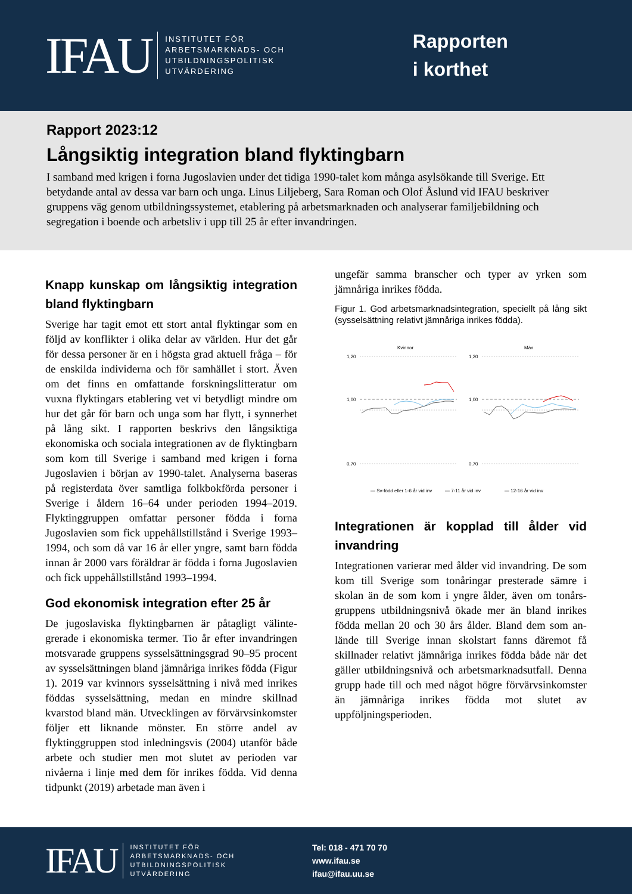IFAU
INSTITUTET FÖR
ARBETSMARKNADS- OCH
UTBILDNINGSPOLITISK
UTVÄRDERING
Rapporten
i korthet
Rapport 2023:12
Långsiktig integration bland flyktingbarn
I samband med krigen i forna Jugoslavien under det tidiga 1990-talet kom många asylsökande till Sverige. Ett betydande antal av dessa var barn och unga. Linus Liljeberg, Sara Roman och Olof Åslund vid IFAU beskriver gruppens väg genom utbildningssystemet, etablering på arbetsmarknaden och analyserar familje­bildning och segregation i boende och arbetsliv i upp till 25 år efter invandringen.
Knapp kunskap om långsiktig integration bland flyktingbarn
Sverige har tagit emot ett stort antal flyktingar som en följd av konflikter i olika delar av världen. Hur det går för dessa personer är en i högsta grad aktuell fråga – för de enskilda individerna och för samhället i stort. Även om det finns en omfattande forskningslitteratur om vuxna flyktingars etablering vet vi betydligt mindre om hur det går för barn och unga som har flytt, i synnerhet på lång sikt. I rapporten beskrivs den lång­siktiga ekonomiska och sociala integrationen av de flyktingbarn som kom till Sverige i samband med kri­gen i forna Jugoslavien i början av 1990-talet. Analyserna baseras på registerdata över samtliga folk­bokförda personer i Sverige i åldern 16–64 under pe­rioden 1994–2019. Flyktinggruppen omfattar personer födda i forna Jugoslavien som fick uppehållstillstånd i Sverige 1993–1994, och som då var 16 år eller yngre, samt barn födda innan år 2000 vars föräldrar är födda i forna Jugoslavien och fick uppehållstillstånd 1993–1994.
God ekonomisk integration efter 25 år
De jugoslaviska flyktingbarnen är påtagligt välinte­grerade i ekonomiska termer. Tio år efter invandringen motsvarade gruppens sysselsättningsgrad 90–95 procent av sysselsättningen bland jämnåriga inrikes födda (Figur 1). 2019 var kvinnors sysselsättning i nivå med inrikes föddas sysselsättning, medan en mindre skillnad kvarstod bland män. Utvecklingen av förvärvsinkomster följer ett liknande mönster. En större andel av flyktinggruppen stod inledningsvis (2004) utanför både arbete och studier men mot slutet av perioden var nivåerna i linje med dem för inrikes födda. Vid denna tidpunkt (2019) arbetade man även i
ungefär samma branscher och typer av yrken som jämnåriga inrikes födda.
Figur 1. God arbetsmarknadsintegration, speciellt på lång sikt (sysselsättning relativt jämnåriga inrikes födda).
Kvinnor
Män
1,20
1,00
0,70
1,20
1,00
0,70
— Sv-född eller 1-6 år vid inv
— 7-11 år vid inv
— 12-16 år vid inv
Integrationen är kopplad till ålder vid invandring
Integrationen varierar med ålder vid invandring. De som kom till Sverige som tonåringar presterade sämre i skolan än de som kom i yngre ålder, även om tonårs­gruppens utbildningsnivå ökade mer än bland inrikes födda mellan 20 och 30 års ålder. Bland dem som an­lände till Sverige innan skolstart fanns däremot få skillnader relativt jämnåriga inrikes födda både när det gäller utbildningsnivå och arbetsmarknadsutfall. Denna grupp hade till och med något högre för­värvsinkomster än jämnåriga inrikes födda mot slutet av uppföljningsperioden.
IFAU
INSTITUTET FÖR
ARBETSMARKNADS- OCH
UTBILDNINGSPOLITISK
UTVÄRDERING
Tel: 018 - 471 70 70
www.ifau.se
ifau@ifau.uu.se